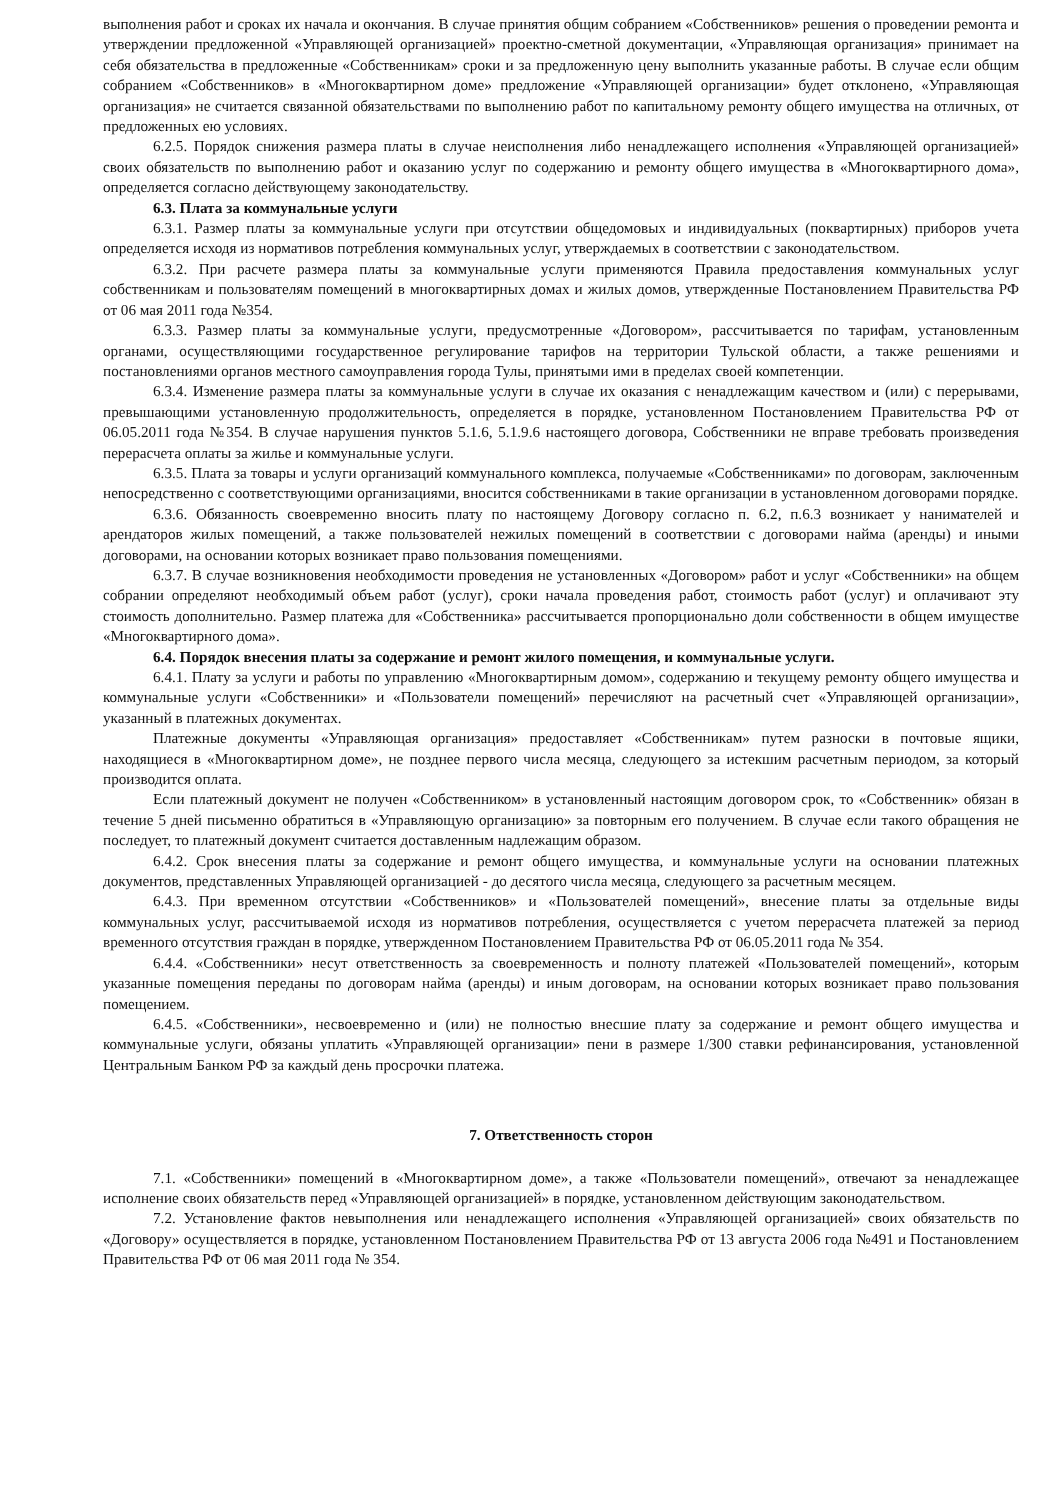выполнения работ и сроках их начала и окончания. В случае принятия общим собранием «Собственников» решения о проведении ремонта и утверждении предложенной «Управляющей организацией» проектно-сметной документации, «Управляющая организация» принимает на себя обязательства в предложенные «Собственникам» сроки и за предложенную цену выполнить указанные работы. В случае если общим собранием «Собственников» в «Многоквартирном доме» предложение «Управляющей организации» будет отклонено, «Управляющая организация» не считается связанной обязательствами по выполнению работ по капитальному ремонту общего имущества на отличных, от предложенных ею условиях.
6.2.5. Порядок снижения размера платы в случае неисполнения либо ненадлежащего исполнения «Управляющей организацией» своих обязательств по выполнению работ и оказанию услуг по содержанию и ремонту общего имущества в «Многоквартирного дома», определяется согласно действующему законодательству.
6.3. Плата за коммунальные услуги
6.3.1. Размер платы за коммунальные услуги при отсутствии общедомовых и индивидуальных (поквартирных) приборов учета определяется исходя из нормативов потребления коммунальных услуг, утверждаемых в соответствии с законодательством.
6.3.2. При расчете размера платы за коммунальные услуги применяются Правила предоставления коммунальных услуг собственникам и пользователям помещений в многоквартирных домах и жилых домов, утвержденные Постановлением Правительства РФ от 06 мая 2011 года №354.
6.3.3. Размер платы за коммунальные услуги, предусмотренные «Договором», рассчитывается по тарифам, установленным органами, осуществляющими государственное регулирование тарифов на территории Тульской области, а также решениями и постановлениями органов местного самоуправления города Тулы, принятыми ими в пределах своей компетенции.
6.3.4. Изменение размера платы за коммунальные услуги в случае их оказания с ненадлежащим качеством и (или) с перерывами, превышающими установленную продолжительность, определяется в порядке, установленном Постановлением Правительства РФ от 06.05.2011 года №354. В случае нарушения пунктов 5.1.6, 5.1.9.6 настоящего договора, Собственники не вправе требовать произведения перерасчета оплаты за жилье и коммунальные услуги.
6.3.5. Плата за товары и услуги организаций коммунального комплекса, получаемые «Собственниками» по договорам, заключенным непосредственно с соответствующими организациями, вносится собственниками в такие организации в установленном договорами порядке.
6.3.6. Обязанность своевременно вносить плату по настоящему Договору согласно п. 6.2, п.6.3 возникает у нанимателей и арендаторов жилых помещений, а также пользователей нежилых помещений в соответствии с договорами найма (аренды) и иными договорами, на основании которых возникает право пользования помещениями.
6.3.7. В случае возникновения необходимости проведения не установленных «Договором» работ и услуг «Собственники» на общем собрании определяют необходимый объем работ (услуг), сроки начала проведения работ, стоимость работ (услуг) и оплачивают эту стоимость дополнительно. Размер платежа для «Собственника» рассчитывается пропорционально доли собственности в общем имуществе «Многоквартирного дома».
6.4. Порядок внесения платы за содержание и ремонт жилого помещения, и коммунальные услуги.
6.4.1. Плату за услуги и работы по управлению «Многоквартирным домом», содержанию и текущему ремонту общего имущества и коммунальные услуги «Собственники» и «Пользователи помещений» перечисляют на расчетный счет «Управляющей организации», указанный в платежных документах.
Платежные документы «Управляющая организация» предоставляет «Собственникам» путем разноски в почтовые ящики, находящиеся в «Многоквартирном доме», не позднее первого числа месяца, следующего за истекшим расчетным периодом, за который производится оплата.
Если платежный документ не получен «Собственником» в установленный настоящим договором срок, то «Собственник» обязан в течение 5 дней письменно обратиться в «Управляющую организацию» за повторным его получением. В случае если такого обращения не последует, то платежный документ считается доставленным надлежащим образом.
6.4.2. Срок внесения платы за содержание и ремонт общего имущества, и коммунальные услуги на основании платежных документов, представленных Управляющей организацией - до десятого числа месяца, следующего за расчетным месяцем.
6.4.3. При временном отсутствии «Собственников» и «Пользователей помещений», внесение платы за отдельные виды коммунальных услуг, рассчитываемой исходя из нормативов потребления, осуществляется с учетом перерасчета платежей за период временного отсутствия граждан в порядке, утвержденном Постановлением Правительства РФ от 06.05.2011 года № 354.
6.4.4. «Собственники» несут ответственность за своевременность и полноту платежей «Пользователей помещений», которым указанные помещения переданы по договорам найма (аренды) и иным договорам, на основании которых возникает право пользования помещением.
6.4.5. «Собственники», несвоевременно и (или) не полностью внесшие плату за содержание и ремонт общего имущества и коммунальные услуги, обязаны уплатить «Управляющей организации» пени в размере 1/300 ставки рефинансирования, установленной Центральным Банком РФ за каждый день просрочки платежа.
7. Ответственность сторон
7.1. «Собственники» помещений в «Многоквартирном доме», а также «Пользователи помещений», отвечают за ненадлежащее исполнение своих обязательств перед «Управляющей организацией» в порядке, установленном действующим законодательством.
7.2. Установление фактов невыполнения или ненадлежащего исполнения «Управляющей организацией» своих обязательств по «Договору» осуществляется в порядке, установленном Постановлением Правительства РФ от 13 августа 2006 года №491 и Постановлением Правительства РФ от 06 мая 2011 года № 354.